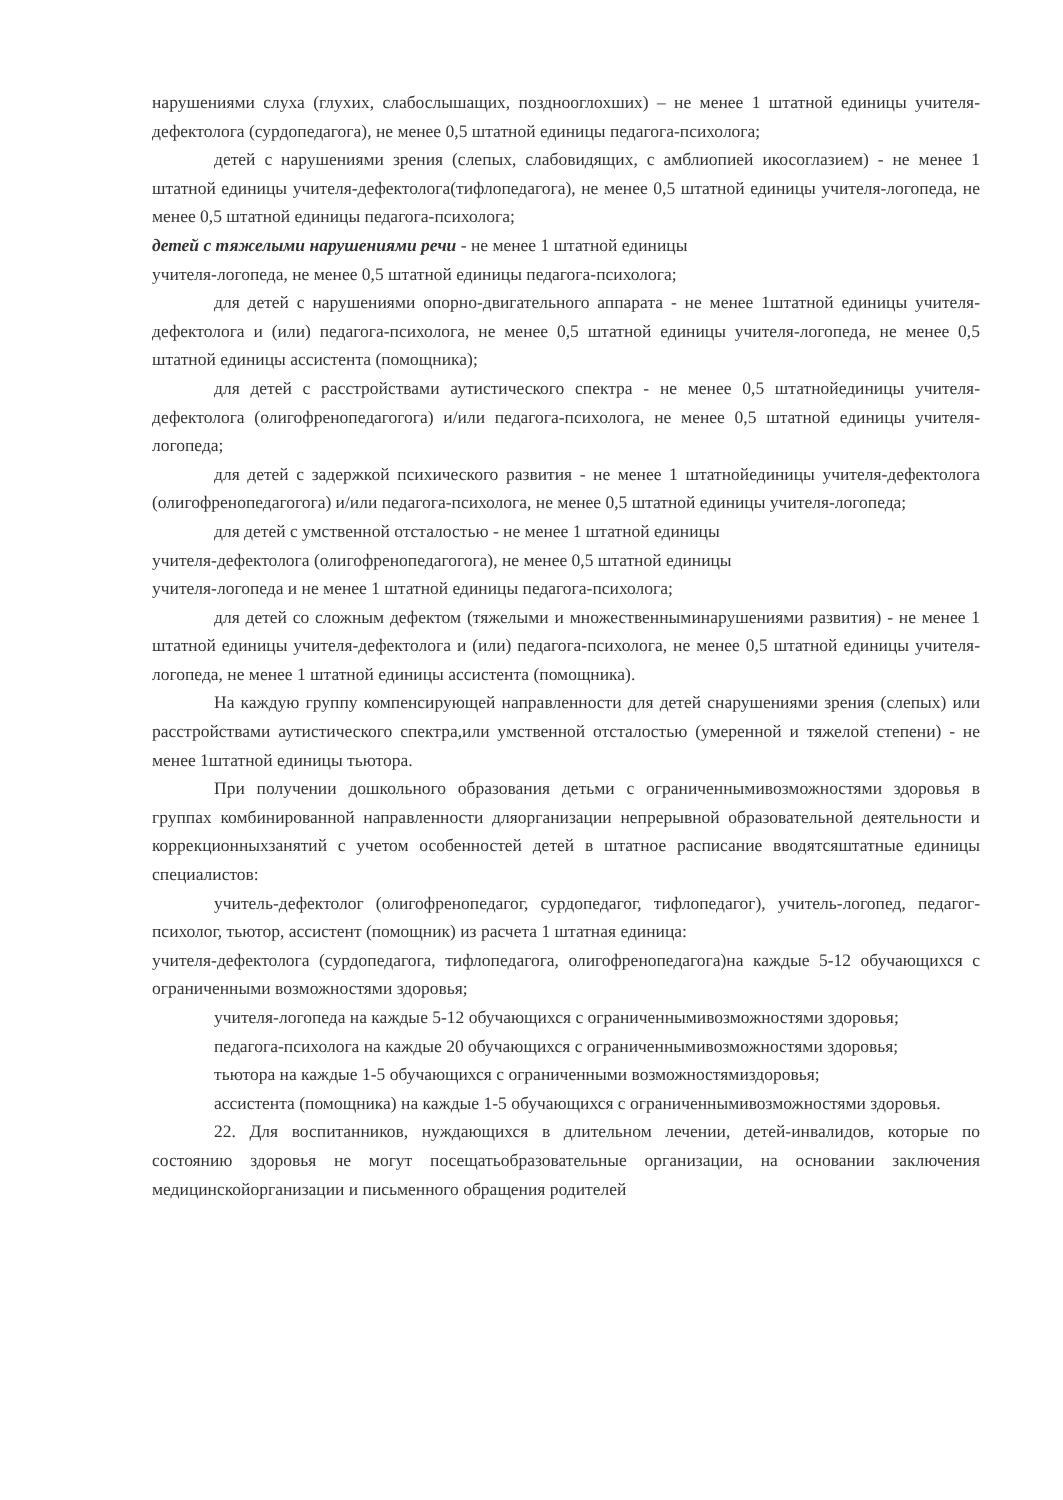нарушениями слуха (глухих, слабослышащих, позднооглохших) – не менее 1 штатной единицы учителя-дефектолога (сурдопедагога), не менее 0,5 штатной единицы педагога-психолога;
детей с нарушениями зрения (слепых, слабовидящих, с амблиопией икосоглазием) - не менее 1 штатной единицы учителя-дефектолога(тифлопедагога), не менее 0,5 штатной единицы учителя-логопеда, не менее 0,5 штатной единицы педагога-психолога;
детей с тяжелыми нарушениями речи - не менее 1 штатной единицы
учителя-логопеда, не менее 0,5 штатной единицы педагога-психолога;
для детей с нарушениями опорно-двигательного аппарата - не менее 1штатной единицы учителя-дефектолога и (или) педагога-психолога, не менее 0,5 штатной единицы учителя-логопеда, не менее 0,5 штатной единицы ассистента (помощника);
для детей с расстройствами аутистического спектра - не менее 0,5 штатнойединицы учителя-дефектолога (олигофренопедагогога) и/или педагога-психолога, не менее 0,5 штатной единицы учителя-логопеда;
для детей с задержкой психического развития - не менее 1 штатнойединицы учителя-дефектолога (олигофренопедагогога) и/или педагога-психолога, не менее 0,5 штатной единицы учителя-логопеда;
для детей с умственной отсталостью - не менее 1 штатной единицы
учителя-дефектолога (олигофренопедагогога), не менее 0,5 штатной единицы
учителя-логопеда и не менее 1 штатной единицы педагога-психолога;
для детей со сложным дефектом (тяжелыми и множественныминарушениями развития) - не менее 1 штатной единицы учителя-дефектолога и (или) педагога-психолога, не менее 0,5 штатной единицы учителя-логопеда, не менее 1 штатной единицы ассистента (помощника).
На каждую группу компенсирующей направленности для детей снарушениями зрения (слепых) или расстройствами аутистического спектра,или умственной отсталостью (умеренной и тяжелой степени) - не менее 1штатной единицы тьютора.
При получении дошкольного образования детьми с ограниченнымивозможностями здоровья в группах комбинированной направленности дляорганизации непрерывной образовательной деятельности и коррекционныхзанятий с учетом особенностей детей в штатное расписание вводятсяштатные единицы специалистов:
учитель-дефектолог (олигофренопедагог, сурдопедагог, тифлопедагог), учитель-логопед, педагог-психолог, тьютор, ассистент (помощник) из расчета 1 штатная единица:
учителя-дефектолога (сурдопедагога, тифлопедагога, олигофренопедагога)на каждые 5-12 обучающихся с ограниченными возможностями здоровья;
учителя-логопеда на каждые 5-12 обучающихся с ограниченнымивозможностями здоровья;
педагога-психолога на каждые 20 обучающихся с ограниченнымивозможностями здоровья;
тьютора на каждые 1-5 обучающихся с ограниченными возможностямиздоровья;
ассистента (помощника) на каждые 1-5 обучающихся с ограниченнымивозможностями здоровья.
22. Для воспитанников, нуждающихся в длительном лечении, детей-инвалидов, которые по состоянию здоровья не могут посещатьобразовательные организации, на основании заключения медицинскойорганизации и письменного обращения родителей